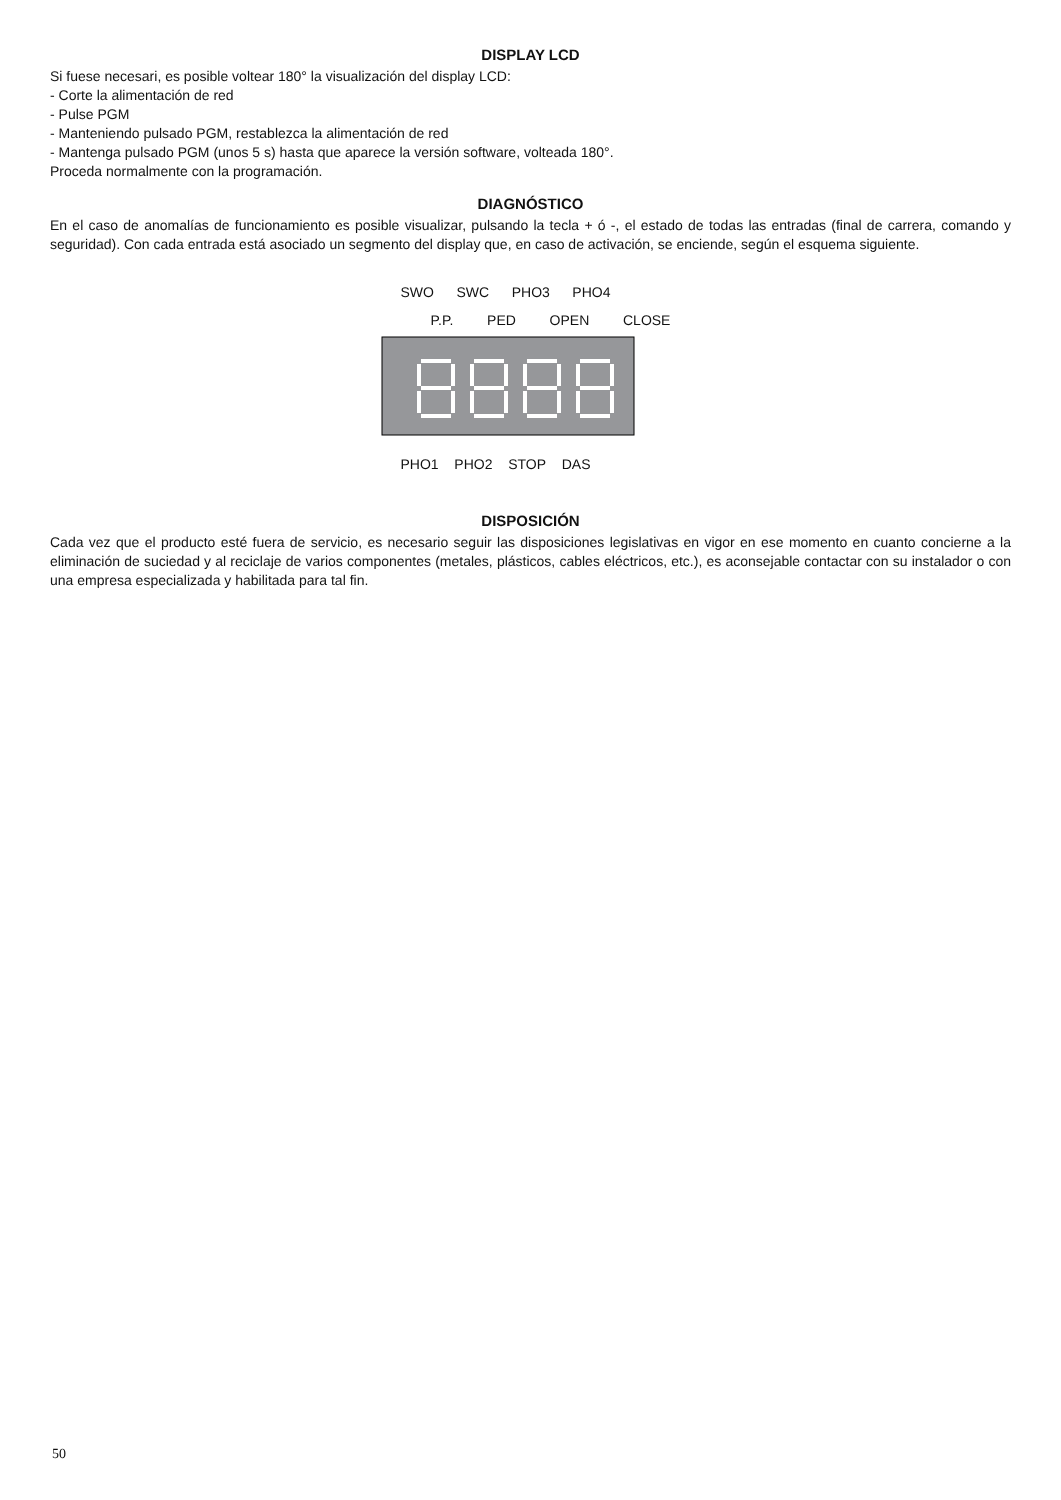DISPLAY LCD
Si fuese necesari, es posible voltear 180° la visualización del display LCD:
- Corte la alimentación de red
- Pulse PGM
- Manteniendo pulsado PGM, restablezca la alimentación de red
- Mantenga pulsado PGM (unos 5 s) hasta que aparece la versión software, volteada 180°.
Proceda normalmente con la programación.
DIAGNÓSTICO
En el caso de anomalías de funcionamiento es posible visualizar, pulsando la tecla + ó -, el estado de todas las entradas (final de carrera, comando y seguridad). Con cada entrada está asociado un segmento del display que, en caso de activación, se enciende, según el esquema siguiente.
SWO SWC PHO3 PHO4
P.P. PED OPEN CLOSE
PHO1 PHO2 STOP DAS
DISPOSICIÓN
Cada vez que el producto esté fuera de servicio, es necesario seguir las disposiciones legislativas en vigor en ese momento en cuanto concierne a la eliminación de suciedad y al reciclaje de varios componentes (metales, plásticos, cables eléctricos, etc.), es aconsejable contactar con su instalador o con una empresa especializada y habilitada para tal fin.
50